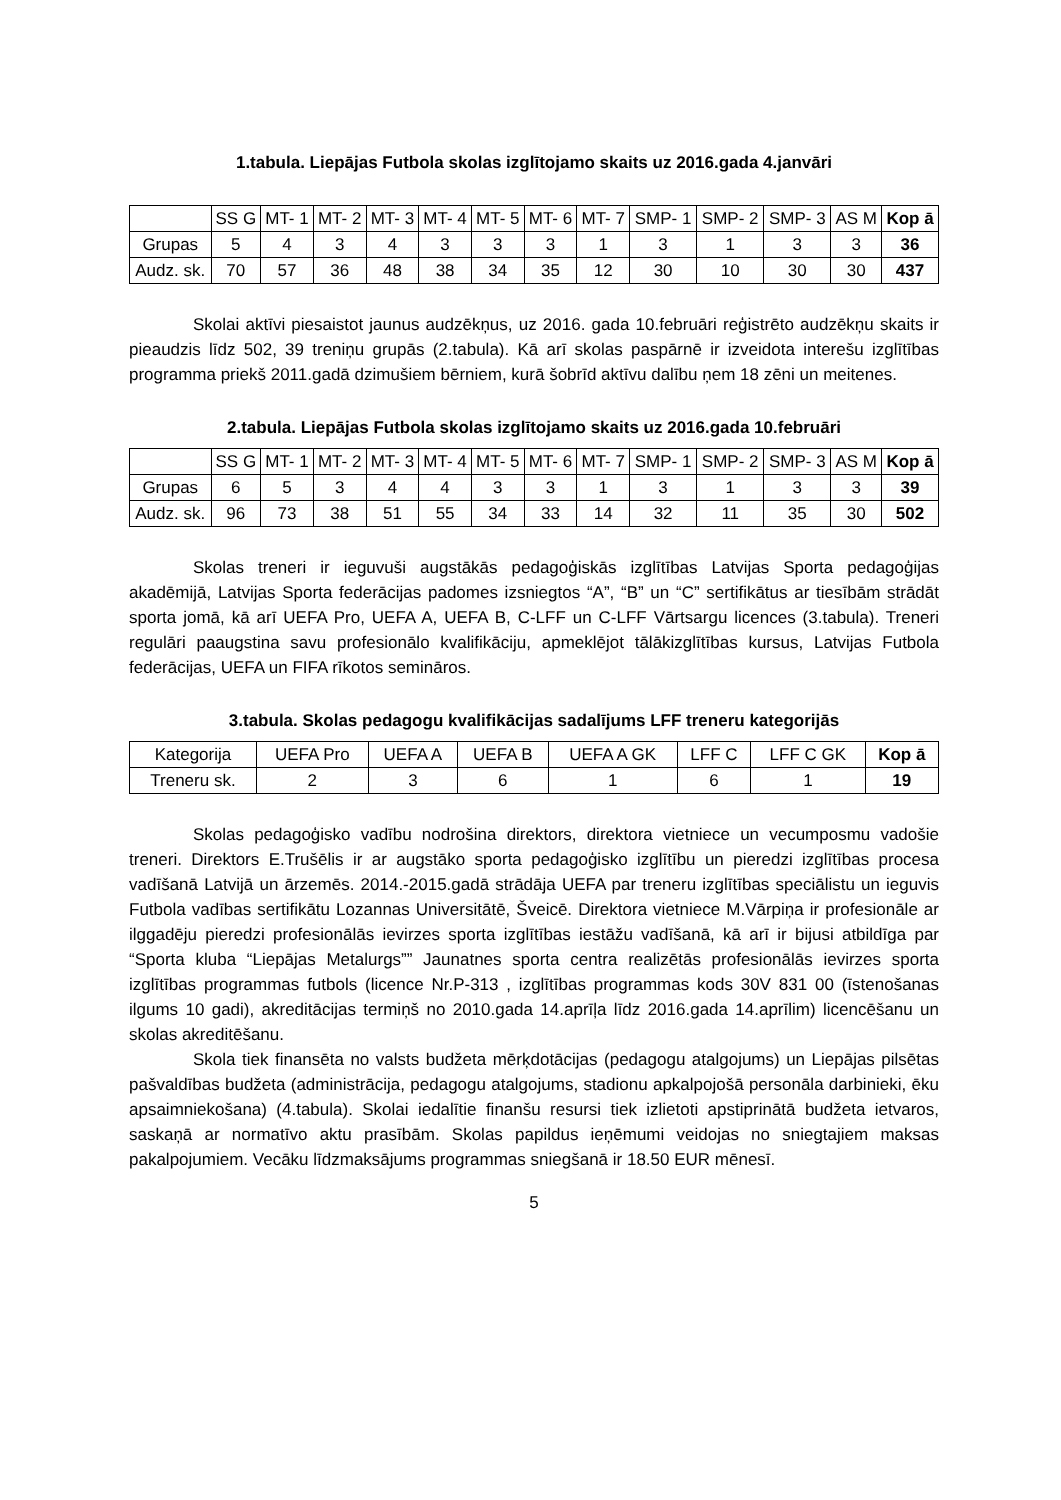1.tabula. Liepājas Futbola skolas izglītojamo skaits uz 2016.gada 4.janvāri
| | SS G | MT- 1 | MT- 2 | MT- 3 | MT- 4 | MT- 5 | MT- 6 | MT- 7 | SMP- 1 | SMP- 2 | SMP- 3 | AS M | Kop ā |
| --- | --- | --- | --- | --- | --- | --- | --- | --- | --- | --- | --- | --- | --- |
| Grupas | 5 | 4 | 3 | 4 | 3 | 3 | 3 | 1 | 3 | 1 | 3 | 3 | 36 |
| Audz. sk. | 70 | 57 | 36 | 48 | 38 | 34 | 35 | 12 | 30 | 10 | 30 | 30 | 437 |
Skolai aktīvi piesaistot jaunus audzēkņus, uz 2016. gada 10.februāri reģistrēto audzēkņu skaits ir pieaudzis līdz 502, 39 treniņu grupās (2.tabula). Kā arī skolas paspārnē ir izveidota interešu izglītības programma priekš 2011.gadā dzimušiem bērniem, kurā šobrīd aktīvu dalību ņem 18 zēni un meitenes.
2.tabula. Liepājas Futbola skolas izglītojamo skaits uz 2016.gada 10.februāri
| | SS G | MT- 1 | MT- 2 | MT- 3 | MT- 4 | MT- 5 | MT- 6 | MT- 7 | SMP- 1 | SMP- 2 | SMP- 3 | AS M | Kop ā |
| --- | --- | --- | --- | --- | --- | --- | --- | --- | --- | --- | --- | --- | --- |
| Grupas | 6 | 5 | 3 | 4 | 4 | 3 | 3 | 1 | 3 | 1 | 3 | 3 | 39 |
| Audz. sk. | 96 | 73 | 38 | 51 | 55 | 34 | 33 | 14 | 32 | 11 | 35 | 30 | 502 |
Skolas treneri ir ieguvuši augstākās pedagoģiskās izglītības Latvijas Sporta pedagoģijas akadēmijā, Latvijas Sporta federācijas padomes izsniegtos “A”, “B” un “C” sertifikātus ar tiesībām strādāt sporta jomā, kā arī UEFA Pro, UEFA A, UEFA B, C-LFF un C-LFF Vārtsargu licences (3.tabula). Treneri regulāri paaugstina savu profesionālo kvalifikāciju, apmeklējot tālākizglītības kursus, Latvijas Futbola federācijas, UEFA un FIFA rīkotos semināros.
3.tabula. Skolas pedagogu kvalifikācijas sadalījums LFF treneru kategorijās
| Kategorija | UEFA Pro | UEFA A | UEFA B | UEFA A GK | LFF C | LFF C GK | Kop ā |
| --- | --- | --- | --- | --- | --- | --- | --- |
| Treneru sk. | 2 | 3 | 6 | 1 | 6 | 1 | 19 |
Skolas pedagoģisko vadību nodrošina direktors, direktora vietniece un vecumposmu vadošie treneri. Direktors E.Trušēlis ir ar augstāko sporta pedagoģisko izglītību un pieredzi izglītības procesa vadīšanā Latvijā un ārzemēs. 2014.-2015.gadā strādāja UEFA par treneru izglītības speciālistu un ieguvis Futbola vadības sertifikātu Lozannas Universitātē, Šveicē. Direktora vietniece M.Vārpiņa ir profesionāle ar ilggadēju pieredzi profesionālās ievirzes sporta izglītības iestāžu vadīšanā, kā arī ir bijusi atbildīga par “Sporta kluba “Liepājas Metalurgs”” Jaunatnes sporta centra realizētās profesionālās ievirzes sporta izglītības programmas futbols (licence Nr.P-313 , izglītības programmas kods 30V 831 00 (īstenošanas ilgums 10 gadi), akreditācijas termiņš no 2010.gada 14.aprīļa līdz 2016.gada 14.aprīlim) licencēšanu un skolas akreditēšanu.
Skola tiek finansēta no valsts budžeta mērķdotācijas (pedagogu atalgojums) un Liepājas pilsētas pašvaldības budžeta (administrācija, pedagogu atalgojums, stadionu apkalpojošā personāla darbinieki, ēku apsaimniekošana) (4.tabula). Skolai iedalītie finanšu resursi tiek izlietoti apstiprinātā budžeta ietvaros, saskaņā ar normatīvo aktu prasībām. Skolas papildus ieņēmumi veidojas no sniegtajiem maksas pakalpojumiem. Vecāku līdzmaksājums programmas sniegšanā ir 18.50 EUR mēnesī.
5